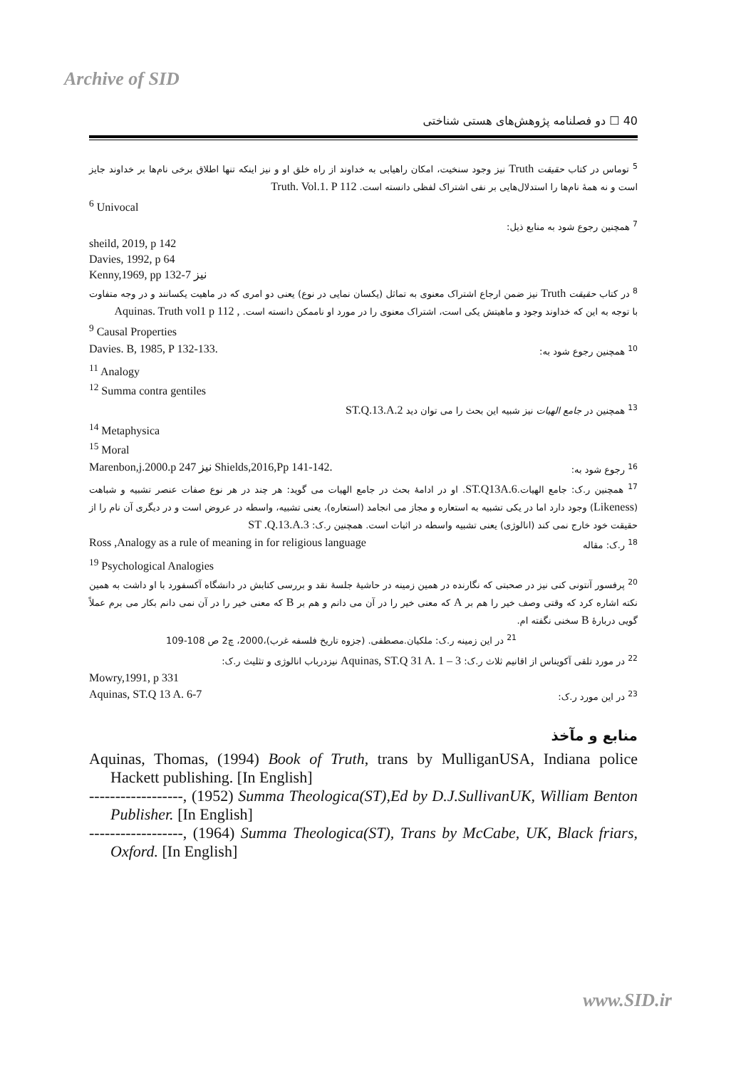Archive of SID
40 ☐ دو فصلنامه پژوهش‌های هستی شناختی
<sup>5</sup> توماس در کتاب حقیقت Truth نیز وجود سنخیت، امکان راهیابی به خداوند از راه خلق او و نیز اینکه تنها اطلاق برخی نام‌ها بر خداوند جایز است و نه همهٔ نام‌ها را استدلال‌هایی بر نفی اشتراک لفظی دانسته است. Truth. Vol.1. P 112
<sup>6</sup> Univocal
<sup>7</sup> همچنین رجوع شود به منابع ذیل:
sheild, 2019, p 142
Davies, 1992, p 64
Kenny,1969, pp 132-7 نیز
<sup>8</sup> در کتاب حقیقت Truth نیز ضمن ارجاع اشتراک معنوی به تماثل (یکسان نمایی در نوع) یعنی دو امری که در ماهیت یکسانند و در وجه متفاوت با توجه به این که خداوند وجود و ماهیتش یکی است، اشتراک معنوی را در مورد او ناممکن دانسته است. , Aquinas. Truth vol1 p 112
<sup>9</sup> Causal Properties
Davies. B, 1985, P 132-133. <sup>10</sup> همچنین رجوع شود به:
<sup>11</sup> Analogy
<sup>12</sup> Summa contra gentiles
<sup>13</sup> همچنین در جامع الهیات نیز شبیه این بحث را می توان دید ST.Q.13.A.2
<sup>14</sup> Metaphysica
<sup>15</sup> Moral
Marenbon,j.2000.p 247 نیز Shields,2016,Pp 141-142. <sup>16</sup> رجوع شود به:
<sup>17</sup> همچنین ر.ک: جامع الهیات.ST.Q13A.6. او در ادامهٔ بحث در جامع الهیات می گوید: هر چند در هر نوع صفات عنصر تشبیه و شباهت (Likeness) وجود دارد اما در یکی تشبیه به استعاره و مجاز می انجامد (استعاره)، یعنی تشبیه، واسطه در عروض است و در دیگری آن نام را از حقیقت خود خارج نمی کند (انالوژی) یعنی تشبیه واسطه در اثبات است. همچنین ر.ک: ST .Q.13.A.3
Ross ,Analogy as a rule of meaning in for religious language <sup>18</sup> ر.ک: مقاله
<sup>19</sup> Psychological Analogies
<sup>20</sup> پرفسور آنتونی کنی نیز در صحبتی که نگارنده در همین زمینه در حاشیهٔ جلسهٔ نقد و بررسی کتابش در دانشگاه آکسفورد با او داشت به همین نکته اشاره کرد که وقتی وصف خیر را هم بر A که معنی خیر را در آن می دانم و هم بر B که معنی خیر را در آن نمی دانم بکار می برم عملاً گویی دربارهٔ B سخنی نگفته ام.
<sup>21</sup> در این زمینه ر.ک: ملکیان.مصطفی. (جزوه تاریخ فلسفه غرب)،2000، چ2 ص 108-109
<sup>22</sup> در مورد تلقی آکویناس از اقانیم ثلاث ر.ک: Aquinas, ST.Q 31 A. 1 – 3 نیزدرباب انالوژی و تثلیث ر.ک:
Mowry,1991, p 331
Aquinas, ST.Q 13 A. 6-7<sup>23</sup> در این مورد ر.ک:
منابع و مآخذ
Aquinas, Thomas, (1994) Book of Truth, trans by MulliganUSA, Indiana police Hackett publishing. [In English]
------------------, (1952) Summa Theologica(ST),Ed by D.J.SullivanUK, William Benton Publisher. [In English]
------------------, (1964) Summa Theologica(ST), Trans by McCabe, UK, Black friars, Oxford. [In English]
www.SID.ir